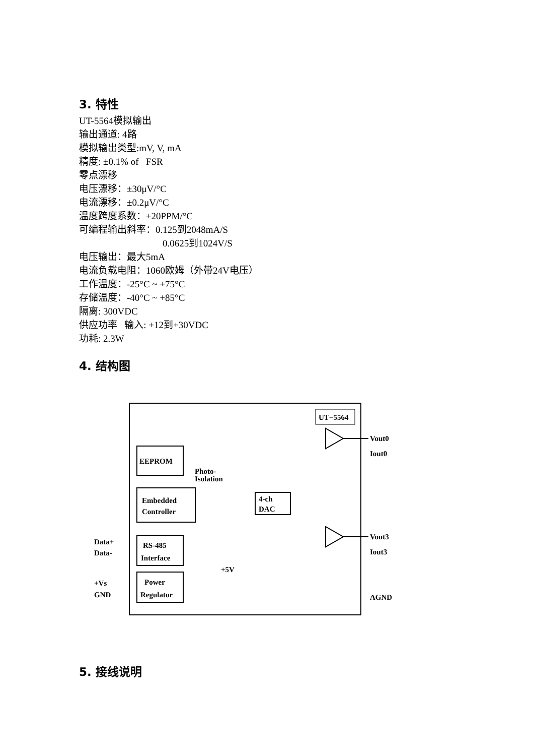3. 特性
UT-5564模拟输出
输出通道: 4路
模拟输出类型:mV, V, mA
精度: ±0.1% of FSR
零点漂移
电压漂移：±30μV/°C
电流漂移：±0.2μV/°C
温度跨度系数：±20PPM/°C
可编程输出斜率：0.125到2048mA/S
0.0625到1024V/S
电压输出：最大5mA
电流负载电阻：1060欧姆（外带24V电压）
工作温度：-25°C ~ +75°C
存储温度：-40°C ~ +85°C
隔离: 300VDC
供应功率 输入: +12到+30VDC
功耗: 2.3W
4. 结构图
UT−5564
EEPROM
Embedded
Controller
RS-485
Interface
Power
Regulator
Photo-
Isolation
4-ch
DAC
Data+
Data-
+Vs
GND
+5V
Vout0
Iout0
Vout3
Iout3
AGND
5. 接线说明